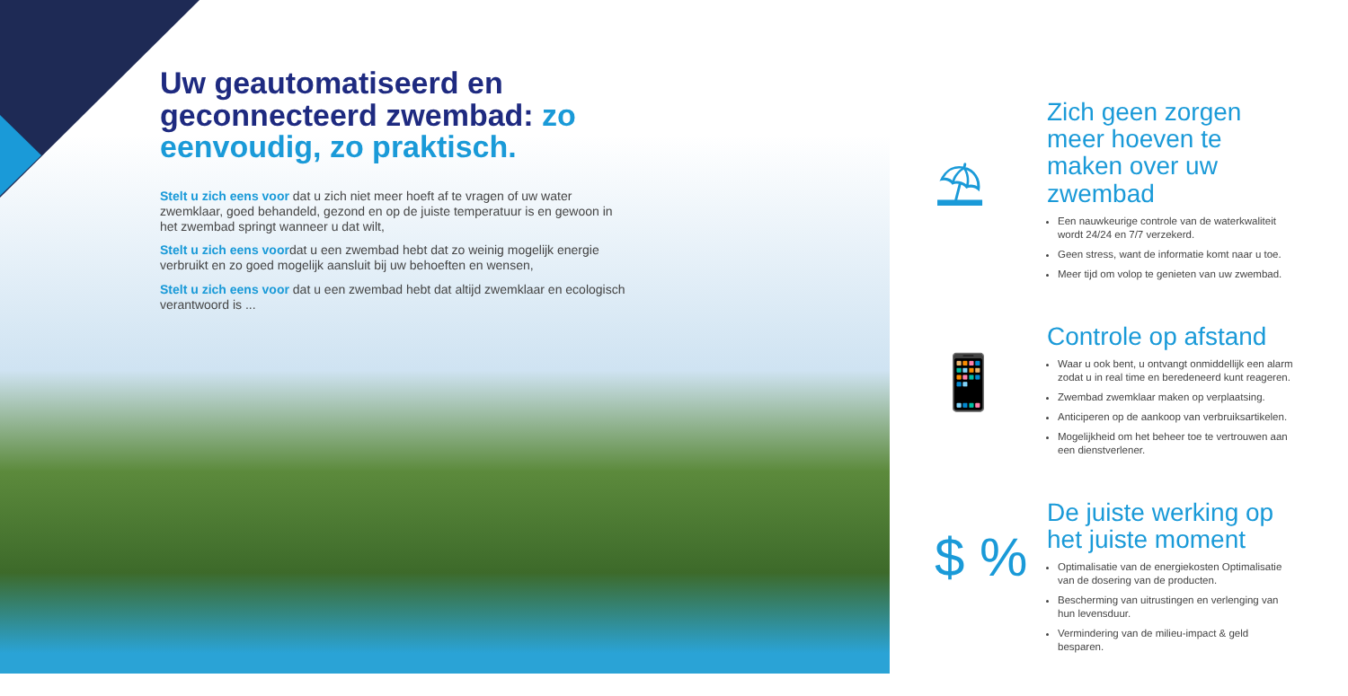Uw geautomatiseerd en geconnecteerd zwembad: zo eenvoudig, zo praktisch.
Stelt u zich eens voor dat u zich niet meer hoeft af te vragen of uw water zwemklaar, goed behandeld, gezond en op de juiste temperatuur is en gewoon in het zwembad springt wanneer u dat wilt,
Stelt u zich eens voordat u een zwembad hebt dat zo weinig mogelijk energie verbruikt en zo goed mogelijk aansluit bij uw behoeften en wensen,
Stelt u zich eens voor dat u een zwembad hebt dat altijd zwemklaar en ecologisch verantwoord is ...
⛱
Zich geen zorgen meer hoeven te maken over uw zwembad
Een nauwkeurige controle van de waterkwaliteit wordt 24/24 en 7/7 verzekerd.
Geen stress, want de informatie komt naar u toe.
Meer tijd om volop te genieten van uw zwembad.
📱
Controle op afstand
Waar u ook bent, u ontvangt onmiddellijk een alarm zodat u in real time en beredeneerd kunt reageren.
Zwembad zwemklaar maken op verplaatsing.
Anticiperen op de aankoop van verbruiksartikelen.
Mogelijkheid om het beheer toe te vertrouwen aan een dienstverlener.
$ %
De juiste werking op het juiste moment
Optimalisatie van de energiekosten Optimalisatie van de dosering van de producten.
Bescherming van uitrustingen en verlenging van hun levensduur.
Vermindering van de milieu-impact & geld besparen.